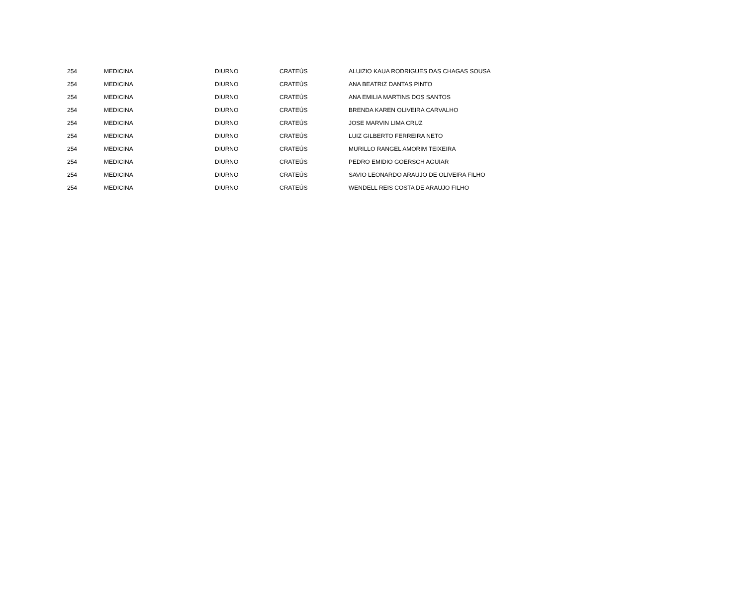| 254 | MEDICINA | DIURNO | CRATEÚS | ALUIZIO KAUA RODRIGUES DAS CHAGAS SOUSA |
| 254 | MEDICINA | DIURNO | CRATEÚS | ANA BEATRIZ DANTAS PINTO |
| 254 | MEDICINA | DIURNO | CRATEÚS | ANA EMILIA MARTINS DOS SANTOS |
| 254 | MEDICINA | DIURNO | CRATEÚS | BRENDA KAREN OLIVEIRA CARVALHO |
| 254 | MEDICINA | DIURNO | CRATEÚS | JOSE MARVIN LIMA CRUZ |
| 254 | MEDICINA | DIURNO | CRATEÚS | LUIZ GILBERTO FERREIRA NETO |
| 254 | MEDICINA | DIURNO | CRATEÚS | MURILLO RANGEL AMORIM TEIXEIRA |
| 254 | MEDICINA | DIURNO | CRATEÚS | PEDRO EMIDIO GOERSCH AGUIAR |
| 254 | MEDICINA | DIURNO | CRATEÚS | SAVIO LEONARDO ARAUJO DE OLIVEIRA FILHO |
| 254 | MEDICINA | DIURNO | CRATEÚS | WENDELL REIS COSTA DE ARAUJO FILHO |